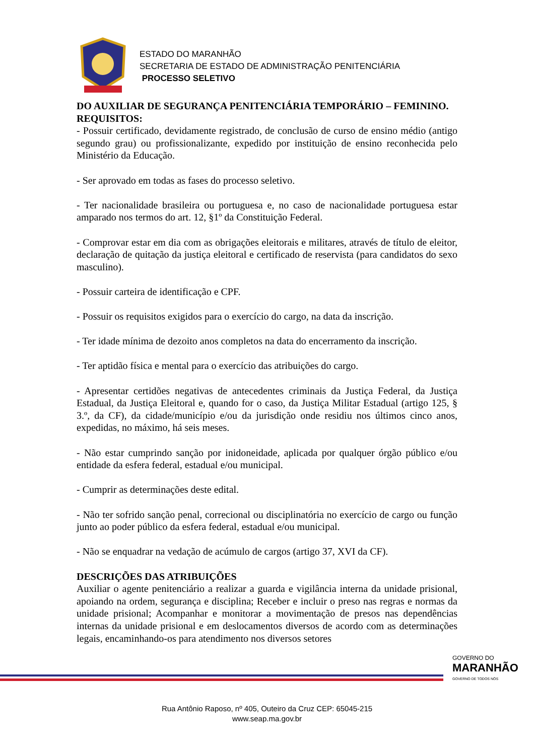ESTADO DO MARANHÃO
SECRETARIA DE ESTADO DE ADMINISTRAÇÃO PENITENCIÁRIA
PROCESSO SELETIVO
DO AUXILIAR DE SEGURANÇA PENITENCIÁRIA TEMPORÁRIO – FEMININO.
REQUISITOS:
- Possuir certificado, devidamente registrado, de conclusão de curso de ensino médio (antigo segundo grau) ou profissionalizante, expedido por instituição de ensino reconhecida pelo Ministério da Educação.
- Ser aprovado em todas as fases do processo seletivo.
- Ter nacionalidade brasileira ou portuguesa e, no caso de nacionalidade portuguesa estar amparado nos termos do art. 12, §1º da Constituição Federal.
- Comprovar estar em dia com as obrigações eleitorais e militares, através de título de eleitor, declaração de quitação da justiça eleitoral e certificado de reservista (para candidatos do sexo masculino).
- Possuir carteira de identificação e CPF.
- Possuir os requisitos exigidos para o exercício do cargo, na data da inscrição.
- Ter idade mínima de dezoito anos completos na data do encerramento da inscrição.
- Ter aptidão física e mental para o exercício das atribuições do cargo.
- Apresentar certidões negativas de antecedentes criminais da Justiça Federal, da Justiça Estadual, da Justiça Eleitoral e, quando for o caso, da Justiça Militar Estadual (artigo 125, § 3.º, da CF), da cidade/município e/ou da jurisdição onde residiu nos últimos cinco anos, expedidas, no máximo, há seis meses.
- Não estar cumprindo sanção por inidoneidade, aplicada por qualquer órgão público e/ou entidade da esfera federal, estadual e/ou municipal.
- Cumprir as determinações deste edital.
- Não ter sofrido sanção penal, correcional ou disciplinatória no exercício de cargo ou função junto ao poder público da esfera federal, estadual e/ou municipal.
- Não se enquadrar na vedação de acúmulo de cargos (artigo 37, XVI da CF).
DESCRIÇÕES DAS ATRIBUIÇÕES
Auxiliar o agente penitenciário a realizar a guarda e vigilância interna da unidade prisional, apoiando na ordem, segurança e disciplina; Receber e incluir o preso nas regras e normas da unidade prisional; Acompanhar e monitorar a movimentação de presos nas dependências internas da unidade prisional e em deslocamentos diversos de acordo com as determinações legais, encaminhando-os para atendimento nos diversos setores
GOVERNO DO
MARANHÃO
GOVERNO DE TODOS NÓS
Rua Antônio Raposo, nº 405, Outeiro da Cruz CEP: 65045-215
www.seap.ma.gov.br